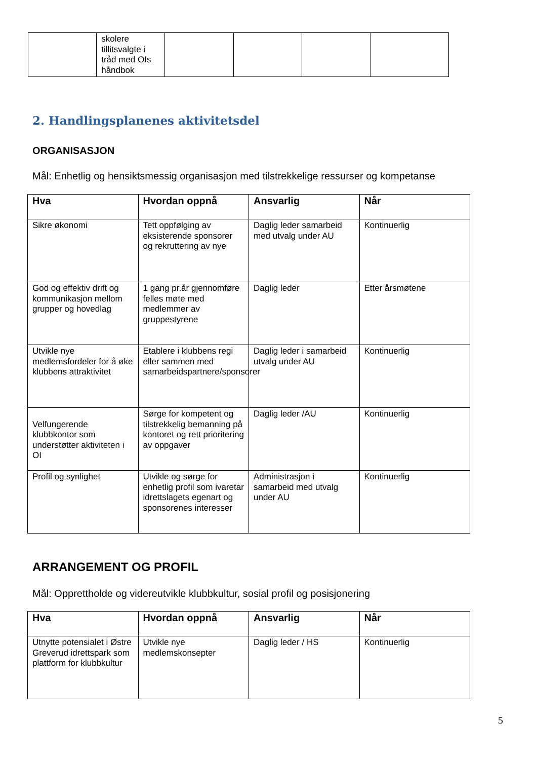| | skolere tillitsvalgte i tråd med OIs håndbok | | | | |
2. Handlingsplanenes aktivitetsdel
ORGANISASJON
Mål: Enhetlig og hensiktsmessig organisasjon med tilstrekkelige ressurser og kompetanse
| Hva | Hvordan oppnå | Ansvarlig | Når |
| --- | --- | --- | --- |
| Sikre økonomi | Tett oppfølging av eksisterende sponsorer og rekruttering av nye | Daglig leder samarbeid med utvalg under AU | Kontinuerlig |
| God og effektiv drift og kommunikasjon mellom grupper og hovedlag | 1 gang pr.år gjennomføre felles møte med medlemmer av gruppestyrene | Daglig leder | Etter årsmøtene |
| Utvikle nye medlemsfordeler for å øke klubbens attraktivitet | Etablere i klubbens regi eller sammen med samarbeidspartnere/sponsorer | Daglig leder i samarbeid utvalg under AU | Kontinuerlig |
| Velfungerende klubbkontor som understøtter aktiviteten i OI | Sørge for kompetent og tilstrekkelig bemanning på kontoret og rett prioritering av oppgaver | Daglig leder /AU | Kontinuerlig |
| Profil og synlighet | Utvikle og sørge for enhetlig profil som ivaretar idrettslagets egenart og sponsorenes interesser | Administrasjon i samarbeid med utvalg under AU | Kontinuerlig |
ARRANGEMENT OG PROFIL
Mål: Opprettholde og videreutvikle klubbkultur, sosial profil og posisjonering
| Hva | Hvordan oppnå | Ansvarlig | Når |
| --- | --- | --- | --- |
| Utnytte potensialet i Østre Greverud idrettspark som plattform for klubbkultur | Utvikle nye medlemskonsepter | Daglig leder / HS | Kontinuerlig |
5